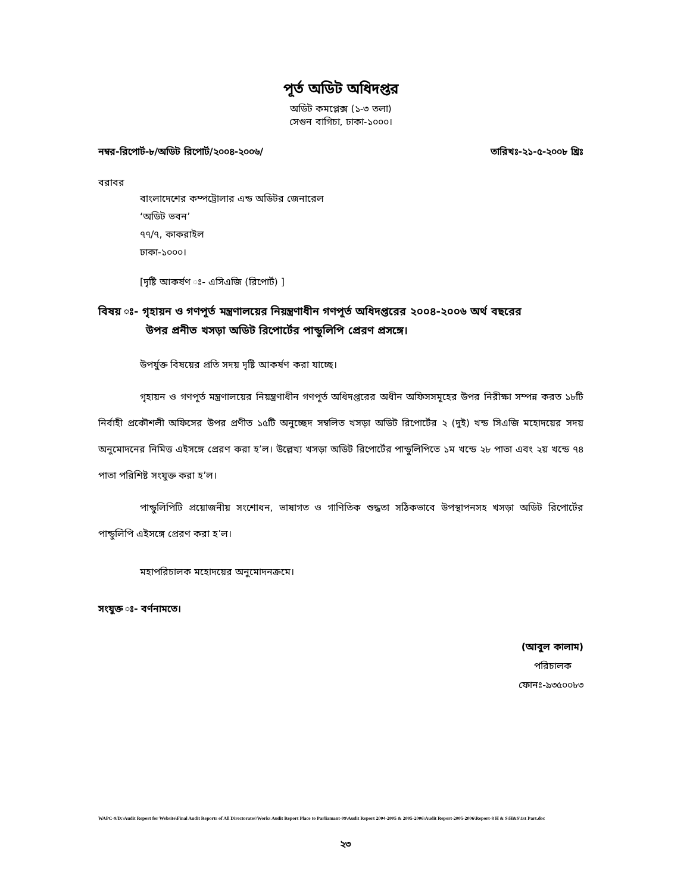পূর্ত অডিট অধিদপ্তর
অডিট কমপ্লেক্স (১-৩ তলা)
সেগুন বাগিচা, ঢাকা-১০০০।
নম্বর-রিপোর্ট-৮/অডিট রিপোর্ট/২০০৪-২০০৬/ তারিখঃ-২১-৫-২০০৮ খ্রিঃ
বরাবর
বাংলাদেশের কম্পট্রোলার এন্ড অডিটর জেনারেল
‘অডিট ভবন’
৭৭/৭, কাকরাইল
ঢাকা-১০০০।
[দৃষ্টি আকর্ষণ ঃ- এসিএজি (রিপোর্ট) ]
বিষয় ঃ- গৃহায়ন ও গণপূর্ত মন্ত্রণালয়ের নিয়ন্ত্রণাধীন গণপূর্ত অধিদপ্তরের ২০০৪-২০০৬ অর্থ বছরের
উপর প্রনীত খসড়া অডিট রিপোর্টের পান্ডুলিপি প্রেরণ প্রসঙ্গে।
উপর্যুক্ত বিষয়ের প্রতি সদয় দৃষ্টি আকর্ষণ করা যাচ্ছে।
গৃহায়ন ও গণপূর্ত মন্ত্রণালয়ের নিয়ন্ত্রণাধীন গণপূর্ত অধিদপ্তরের অধীন অফিসসমূহের উপর নিরীক্ষা সম্পন্ন করত ১৮টি নির্বাহী প্রকৌশলী অফিসের উপর প্রণীত ১৫টি অনুচ্ছেদ সম্বলিত খসড়া অডিট রিপোর্টের ২ (দুই) খন্ড সিএজি মহোদয়ের সদয় অনুমোদনের নিমিত্ত এইসঙ্গে প্রেরণ করা হ’ল। উল্লেখ্য খসড়া অডিট রিপোর্টের পান্ডুলিপিতে ১ম খন্ডে ২৮ পাতা এবং ২য় খন্ডে ৭৪ পাতা পরিশিষ্ট সংযুক্ত করা হ’ল।
পান্ডুলিপিটি প্রয়োজনীয় সংশোধন, ভাষাগত ও গাণিতিক শুদ্ধতা সঠিকভাবে উপস্থাপনসহ খসড়া অডিট রিপোর্টের পান্ডুলিপি এইসঙ্গে প্রেরণ করা হ’ল।
মহাপরিচালক মহোদয়ের অনুমোদনক্রমে।
সংযুক্ত ঃ- বর্ণনামতে।
(আবুল কালাম)
পরিচালক
ফোনঃ-৯৩৫০০৮৩
WAPC-9/D:\Audit Report for Website\Final Audit Reports of All Directorates\Works Audit Report Place to Parliamant-09\Audit Report 2004-2005 & 2005-2006\Audit Report-2005-2006\Report-8 H & S\H&S\1st Part.doc
২৩